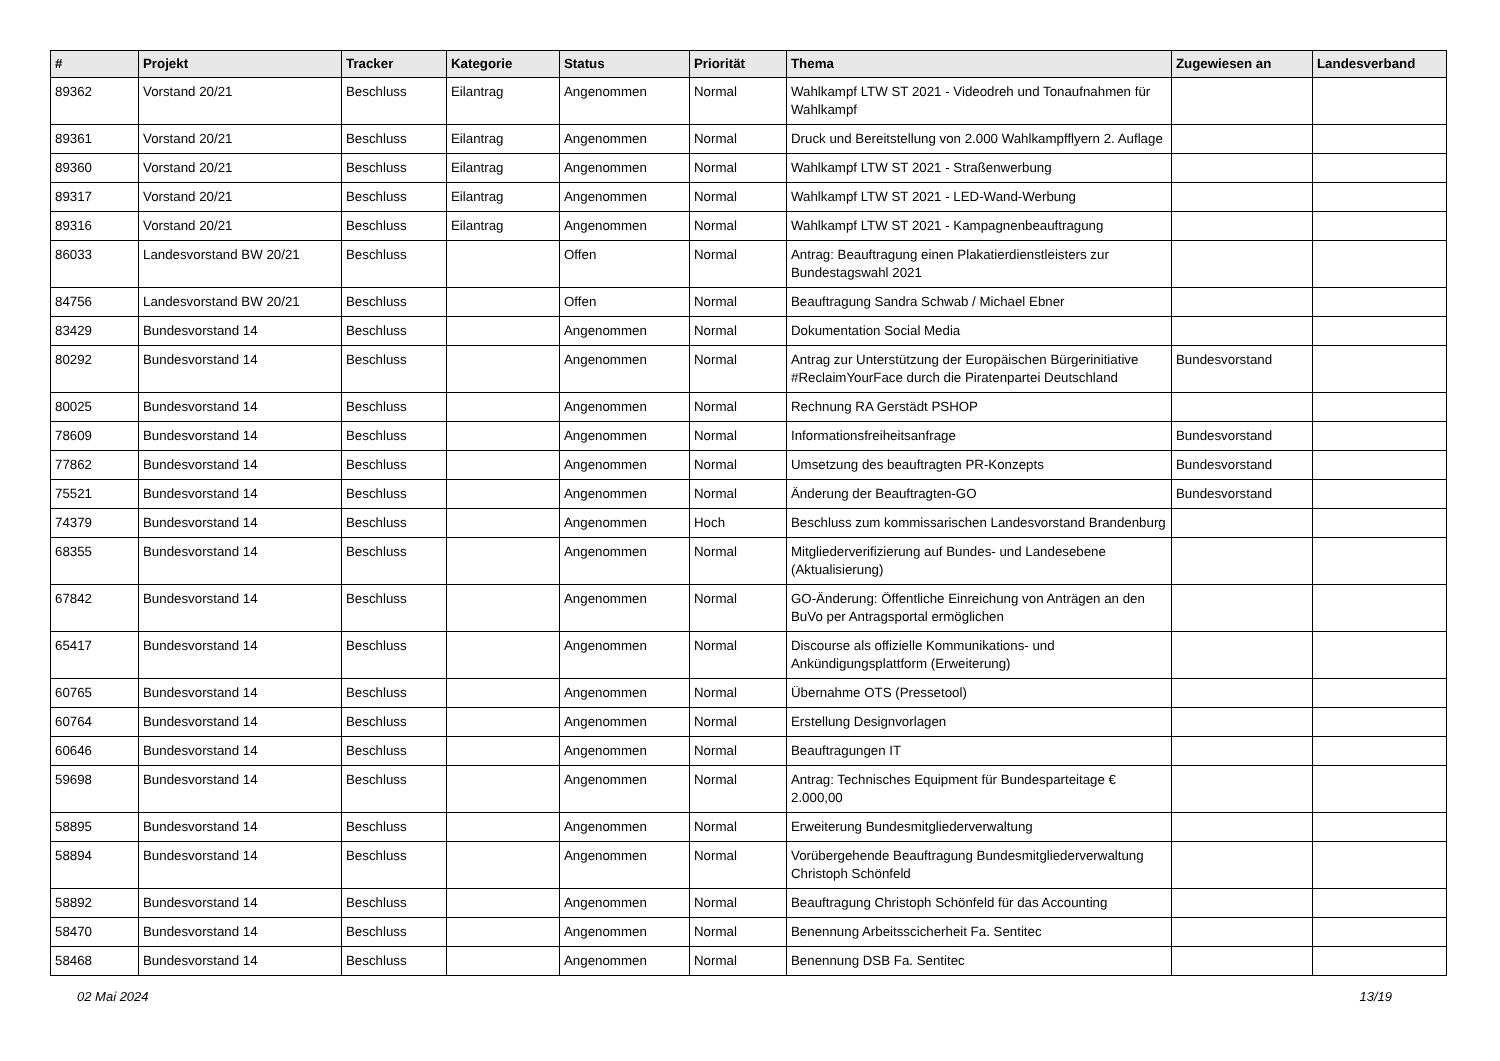| # | Projekt | Tracker | Kategorie | Status | Priorität | Thema | Zugewiesen an | Landesverband |
| --- | --- | --- | --- | --- | --- | --- | --- | --- |
| 89362 | Vorstand 20/21 | Beschluss | Eilantrag | Angenommen | Normal | Wahlkampf LTW ST 2021 - Videodreh und Tonaufnahmen für Wahlkampf | | |
| 89361 | Vorstand 20/21 | Beschluss | Eilantrag | Angenommen | Normal | Druck und Bereitstellung von 2.000 Wahlkampfflyern 2. Auflage | | |
| 89360 | Vorstand 20/21 | Beschluss | Eilantrag | Angenommen | Normal | Wahlkampf LTW ST 2021 - Straßenwerbung | | |
| 89317 | Vorstand 20/21 | Beschluss | Eilantrag | Angenommen | Normal | Wahlkampf LTW ST 2021 - LED-Wand-Werbung | | |
| 89316 | Vorstand 20/21 | Beschluss | Eilantrag | Angenommen | Normal | Wahlkampf LTW ST 2021 - Kampagnenbeauftragung | | |
| 86033 | Landesvorstand BW 20/21 | Beschluss | | Offen | Normal | Antrag: Beauftragung einen Plakatierdienstleisters zur Bundestagswahl 2021 | | |
| 84756 | Landesvorstand BW 20/21 | Beschluss | | Offen | Normal | Beauftragung Sandra Schwab / Michael Ebner | | |
| 83429 | Bundesvorstand 14 | Beschluss | | Angenommen | Normal | Dokumentation Social Media | | |
| 80292 | Bundesvorstand 14 | Beschluss | | Angenommen | Normal | Antrag zur Unterstützung der Europäischen Bürgerinitiative #ReclaimYourFace durch die Piratenpartei Deutschland | Bundesvorstand | |
| 80025 | Bundesvorstand 14 | Beschluss | | Angenommen | Normal | Rechnung RA Gerstädt PSHOP | | |
| 78609 | Bundesvorstand 14 | Beschluss | | Angenommen | Normal | Informationsfreiheitsanfrage | Bundesvorstand | |
| 77862 | Bundesvorstand 14 | Beschluss | | Angenommen | Normal | Umsetzung des beauftragten PR-Konzepts | Bundesvorstand | |
| 75521 | Bundesvorstand 14 | Beschluss | | Angenommen | Normal | Änderung der Beauftragten-GO | Bundesvorstand | |
| 74379 | Bundesvorstand 14 | Beschluss | | Angenommen | Hoch | Beschluss zum kommissarischen Landesvorstand Brandenburg | | |
| 68355 | Bundesvorstand 14 | Beschluss | | Angenommen | Normal | Mitgliederverifizierung auf Bundes- und Landesebene (Aktualisierung) | | |
| 67842 | Bundesvorstand 14 | Beschluss | | Angenommen | Normal | GO-Änderung: Öffentliche Einreichung von Anträgen an den BuVo per Antragsportal ermöglichen | | |
| 65417 | Bundesvorstand 14 | Beschluss | | Angenommen | Normal | Discourse als offizielle Kommunikations- und Ankündigungsplattform (Erweiterung) | | |
| 60765 | Bundesvorstand 14 | Beschluss | | Angenommen | Normal | Übernahme OTS (Pressetool) | | |
| 60764 | Bundesvorstand 14 | Beschluss | | Angenommen | Normal | Erstellung Designvorlagen | | |
| 60646 | Bundesvorstand 14 | Beschluss | | Angenommen | Normal | Beauftragungen IT | | |
| 59698 | Bundesvorstand 14 | Beschluss | | Angenommen | Normal | Antrag: Technisches Equipment für Bundesparteitage € 2.000,00 | | |
| 58895 | Bundesvorstand 14 | Beschluss | | Angenommen | Normal | Erweiterung Bundesmitgliederverwaltung | | |
| 58894 | Bundesvorstand 14 | Beschluss | | Angenommen | Normal | Vorübergehende Beauftragung Bundesmitgliederverwaltung Christoph Schönfeld | | |
| 58892 | Bundesvorstand 14 | Beschluss | | Angenommen | Normal | Beauftragung Christoph Schönfeld für das Accounting | | |
| 58470 | Bundesvorstand 14 | Beschluss | | Angenommen | Normal | Benennung Arbeitsscicherheit Fa. Sentitec | | |
| 58468 | Bundesvorstand 14 | Beschluss | | Angenommen | Normal | Benennung DSB Fa. Sentitec | | |
02 Mai 2024 13/19